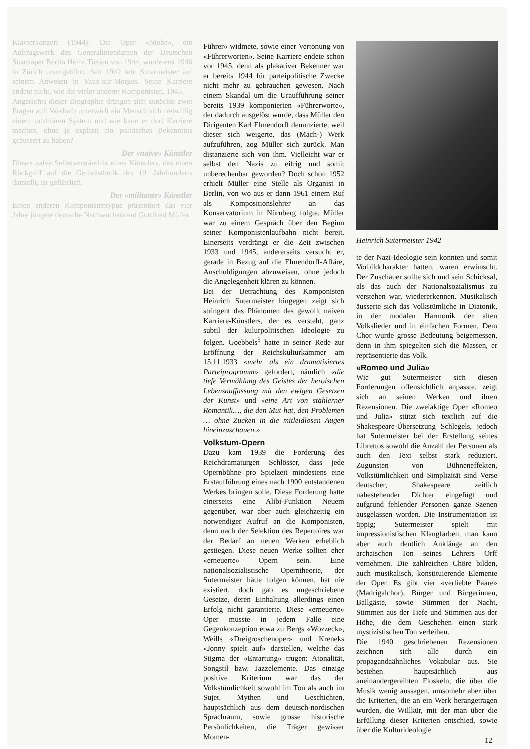Klavierkonzert (1944). Die Oper «Niobe», ein Auftragswerk des Generalintendanten der Deutschen Staatsoper Berlin Heinz Tietjen von 1944, wurde erst 1946 in Zürich uraufgeführt. Seit 1942 lebt Sutermeister auf seinem Anwesen in Vaux-sur-Morges. Seine Karriere endete nicht, wie die vieler anderer Komponisten, 1945.
Angesichts dieser Biographie drängen sich zunächst zwei Fragen auf: Weshalb unterwirft ein Mensch sich freiwillig einem totalitären System und wie kann er dort Karriere machen, ohne je explizit ein politisches Bekenntnis geäussert zu haben?
Der «naive» Künstler
Dieses naive Selbstverständnis eines Künstlers, das einen Rückgriff auf die Genieästhetik des 19. Jahrhunderts darstellt, ist gefährlich.
Der «militante» Künstler
Einen anderen Komponistentypus präsentiert das vier Jahre jüngere deutsche Nachwuchstalent Gottfried Müller.
Führer» widmete, sowie einer Vertonung von «Führerworten». Seine Karriere endete schon vor 1945, denn als plakativer Bekenner war er bereits 1944 für parteipolitische Zwecke nicht mehr zu gebrauchen gewesen. Nach einem Skandal um die Uraufführung seiner bereits 1939 komponierten «Führerworte», der dadurch ausgelöst wurde, dass Müller den Dirigenten Karl Elmendorff denunzierte, weil dieser sich weigerte, das (Mach-) Werk aufzuführen, zog Müller sich zurück. Man distanzierte sich von ihm. Vielleicht war er selbst den Nazis zu eifrig und somit unberechenbar geworden? Doch schon 1952 erhielt Müller eine Stelle als Organist in Berlin, von wo aus er dann 1961 einem Ruf als Kompositionslehrer an das Konservatorium in Nürnberg folgte. Müller war zu einem Gespräch über den Beginn seiner Komponistenlaufbahn nicht bereit. Einerseits verdrängt er die Zeit zwischen 1933 und 1945, andererseits versucht er, gerade in Bezug auf die Elmendorff-Affäre, Anschuldigungen abzuweisen, ohne jedoch die Angelegenheit klären zu können.
Bei der Betrachtung des Komponisten Heinrich Sutermeister hingegen zeigt sich stringent das Phänomen des gewollt naiven Karriere-Künstlers, der es versteht, ganz subtil der kulurpolitischen Ideologie zu folgen. Goebbels<sup>5</sup> hatte in seiner Rede zur Eröffnung der Reichskulturkammer am 15.11.1933 «mehr als ein dramatisiertes Parteiprogramm» gefordert, nämlich «die tiefe Vermählung des Geistes der heroischen Lebensauffassung mit den ewigen Gesetzen der Kunst» und «eine Art von stählerner Romantik…, die den Mut hat, den Problemen … ohne Zucken in die mitleidlosen Augen hineinzuschauen.»
Volkstum-Opern
Dazu kam 1939 die Forderung des Reichdramaturgen Schlösser, dass jede Opernbühne pro Spielzeit mindestens eine Erstaufführung eines nach 1900 entstandenen Werkes bringen solle. Diese Forderung hatte einerseits eine Alibi-Funktion Neuem gegenüber, war aber auch gleichzeitig ein notwendiger Aufruf an die Komponisten, denn nach der Selektion des Repertoires war der Bedarf an neuen Werken erheblich gestiegen. Diese neuen Werke sollten eher «erneuerte» Opern sein. Eine nationalsozialistische Operntheorie, der Sutermeister hätte folgen können, hat nie existiert, doch gab es ungeschriebene Gesetze, deren Einhaltung allerdings einen Erfolg nicht garantierte. Diese «erneuerte» Oper musste in jedem Falle eine Gegenkonzeption etwa zu Bergs «Wozzeck», Weills «Dreigroschenoper» und Kreneks «Jonny spielt auf» darstellen, welche das Stigma der «Entartung» trugen: Atonalität, Songstil bzw. Jazzelemente. Das einzige positive Kriterium war das der Volkstümlichkeit sowohl im Ton als auch im Sujet. Mythen und Geschichten, hauptsächlich aus dem deutsch-nordischen Sprachraum, sowie grosse historische Persönlichkeiten, die Träger gewisser Momen-
Heinrich Sutermeister 1942
te der Nazi-Ideologie sein konnten und somit Vorbildcharakter hatten, waren erwünscht. Der Zuschauer sollte sich und sein Schicksal, als das auch der Nationalsozialismus zu verstehen war, wiedererkennen. Musikalisch äusserte sich das Volkstümliche in Diatonik, in der modalen Harmonik der alten Volkslieder und in einfachen Formen. Dem Chor wurde grosse Bedeutung beigemessen, denn in ihm spiegelten sich die Massen, er repräsentierte das Volk.
«Romeo und Julia»
Wie gut Sutermeister sich diesen Forderungen offensichtlich anpasste, zeigt sich an seinen Werken und ihren Rezensionen. Die zweiaktige Oper «Romeo und Julia» stützt sich textlich auf die Shakespeare-Übersetzung Schlegels, jedoch hat Sutermeister bei der Erstellung seines Librettos sowohl die Anzahl der Personen als auch den Text selbst stark reduziert. Zugunsten von Bühneneffekten, Volkstümlichkeit und Simplizität sind Verse deutscher, Shakespeare zeitlich nahestehender Dichter eingefügt und aufgrund fehlender Personen ganze Szenen ausgelassen worden. Die Instrumentation ist üppig; Sutermeister spielt mit impressionistischen Klangfarben, man kann aber auch deutlich Anklänge an den archaischen Ton seines Lehrers Orff vernehmen. Die zahlreichen Chöre bilden, auch musikalisch, konstituierende Elemente der Oper. Es gibt vier «verliebte Paare» (Madrigalchor), Bürger und Bürgerinnen, Ballgäste, sowie Stimmen der Nacht, Stimmen aus der Tiefe und Stimmen aus der Höhe, die dem Geschehen einen stark mystizistischen Ton verleihen.
Die 1940 geschriebenen Rezensionen zeichnen sich alle durch ein propagandaähnliches Vokabular aus. Sie bestehen hauptsächlich aus aneinandergereihten Floskeln, die über die Musik wenig aussagen, umsomehr aber über die Kriterien, die an ein Werk herangetragen wurden, die Willkür, mit der man über die Erfüllung dieser Kriterien entschied, sowie über die Kulturideologie
12